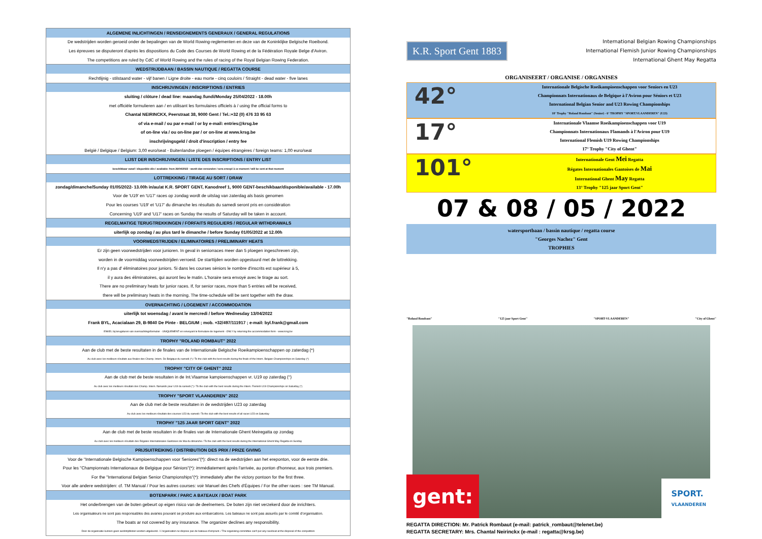| ALGEMENE INLICHTINGEN / RENSEIGNEMENTS GENERAUX / GENERAL REGULATIONS |
| De wedstrijden worden geroeid onder de bepalingen van de World Rowing-reglementen en deze van de Koninklijke Belgische Roeibond. |
| Les épreuves se disputeront d'après les dispositions du Code des Courses de World Rowing et de la Fédération Royale Belge d'Aviron. |
| The competitions are ruled by CdC of World Rowing and the rules of racing of the Royal Belgian Rowing Federation. |
| WEDSTRIJDBAAN / BASSIN NAUTIQUE / REGATTA COURSE |
| Rechtlijnig - stilstaand water - vijf banen / Ligne droite - eau morte - cinq couloirs / Straight - dead water - five lanes |
| INSCHRIJVINGEN / INSCRIPTIONS / ENTRIES |
| sluiting / clôture / dead line: maandag /lundi/Monday 25/04/2022 - 18.00h |
| met officiële formulieren aan / en utilisant les formulaires officiels à / using the official forms to |
| Chantal NEIRINCKX, Peerstraat 38, 9000 Gent / Tel.:+32 (0) 476 33 95 63 |
| of via e-mail / ou par e-mail / or by e-mail: entries@krsg.be |
| of on-line via / ou on-line par / or on-line at www.krsg.be |
| inschrijvingsgeld / droit d'inscription / entry fee |
| België / Belgique / Belgium: 3,00 euro/seat - Buitenlandse ploegen / équipes étrangères / foreign teams: 1,00 euro/seat |
| LIJST DER INSCHRIJVINGEN / LISTE DES INSCRIPTIONS / ENTRY LIST |
| beschikbaar vanaf / disponible dès / available: from 26/04/2022 - wordt dan verzonden / sera envoyé à ce moment / will be sent at that moment |
| LOTTREKKING / TIRAGE AU SORT / DRAW |
| zondag/dimanche/Sunday 01/05/2022- 13.00h in/au/at K.R. SPORT GENT, Kanodreef 1, 9000 GENT-beschikbaar/disponible/available - 17.00h |
| Voor de 'U19' en 'U17' races op zondag wordt de uitslag van zaterdag als basis genomen |
| Pour les courses 'U19' et 'U17' du dimanche les résultats du samedi seront pris en considération |
| Concerning 'U19' and 'U17' races on Sunday the results of Saturday will be taken in account. |
| REGELMATIGE TERUGTREKKINGEN / FORFAITS REGULIERS / REGULAR WITHDRAWALS |
| uiterlijk op zondag / au plus tard le dimanche / before Sunday 01/05/2022 at 12.00h |
| VOORWEDSTRIJDEN / ELIMINATOIRES / PRELIMINARY HEATS |
| Er zijn geen voorwedstrijden voor junioren. In geval in seniorraces meer dan 5 ploegen ingeschreven zijn, |
| worden in de voormiddag voorwedstrijden verroeid. De starttijden worden opgestuurd met de lottrekking. |
| Il n'y a pas d' éliminatoires pour juniors. Si dans les courses séniors le nombre d'inscrits est supérieur à 5, |
| il y aura des éliminatoires, qui auront lieu le matin. L'horaire sera envoyé avec le tirage au sort. |
| There are no preliminary heats for junior races. If, for senior races, more than 5 entries will be received, |
| there will be preliminary heats in the morning. The time-schedule will be sent together with the draw. |
| OVERNACHTING / LOGEMENT / ACCOMMODATION |
| uiterlijk tot woensdag / avant le mercredi / before Wednesday 13/04/2022 |
| Frank BYL, Acacialaan 29, B-9840 De Pinte - BELGIUM ; mob. +32/497/111917 ; e-mail: byl.frank@gmail.com |
| ENKEL bij terugsturen van overnachtingsformulier - UNIQUEMENT en renvoyant le formulaire de logement - ONLY by returning the accommodation form - www.krsg.be |
| TROPHY "ROLAND ROMBAUT" 2022 |
| Aan de club met de beste resultaten in de finales van de Internationale Belgische Roeikampioenschappen op zaterdag (*) |
| Au club avec les meilleurs résultats aux finales des Champ. Intern. De Belgique du samedi (*) / To the club with the best results during the finals of the Intern. Belgian Championships on Saturday (*) |
| TROPHY "CITY OF GHENT" 2022 |
| Aan de club met de beste resultaten in de Int.Vlaamse kampioenschappen vr. U19 op zaterdag (°) |
| Au club avec les meilleurs résultats des Champ. Intern. flamands pour U19 du samedi (°) / To the club with the best results during the Intern. Flemish U19 Championships on Saturday (°) |
| TROPHY "SPORT VLAANDEREN" 2022 |
| Aan de club met de beste resultaten in de wedstrijden U23 op zaterdag |
| Au club avec les meilleurs résultats des courses U23 du samedi / To the club with the best results of all races U23 on Saturday |
| TROPHY "125 JAAR SPORT GENT" 2022 |
| Aan de club met de beste resultaten in de finales van de Internationale Ghent Meiregatta op zondag |
| Au club avec les meilleurs résultats des Régates Internationales Gantoises de Mai du dimanche / To the club with the best results during the International Ghent May Regatta on Sunday |
| PRIJSUITREIKING / DISTRIBUTION DES PRIX / PRIZE GIVING |
| Voor de "Internationale Belgische Kampioenschappen voor Seniores"(*): direct na de wedstrijden aan het ereponton, voor de eerste drie. |
| Pour les "Championnats Internationaux de Belgique pour Séniors"(*): immédiatement après l'arrivée, au ponton d'honneur, aux trois premiers. |
| For the "International Belgian Senior Championships"(*): immediately after the victory pontoon for the first three. |
| Voor alle andere wedstrijden: cf. TM Manual / Pour les autres courses: voir Manuel des Chefs d'Équipes / For the other races : see TM Manual. |
| BOTENPARK / PARC A BATEAUX / BOAT PARK |
| Het onderbrengen van de boten gebeurt op eigen risico van de deelnemers. De boten zijn niet verzekerd door de inrichters. |
| Les organisateurs ne sont pas responsables des avaries pouvant se produire aux embarcations. Les bateaux ne sont pas assurés par le comité d'organisation. |
| The boats ar not covered by any insurance. The organizer declines any responsibility. |
| Door de organisatie kunnen geen wedstrijdboten worden uitgeleend. / L'organisation ne dispose pas de bateaux d'emprunt. / The organising committee can't put any raceboat at the disposal of the competitors |
K.R. Sport Gent 1883
International Belgian Rowing Championships
International Flemish Junior Rowing Championships
International Ghent May Regatta
ORGANISEERT / ORGANISE / ORGANISES
42°
Internationale Belgische Roeikampioenschappen voor Seniors en U23
Championnats Internationaux de Belgique à l'Aviron pour Séniors et U23
International Belgian Senior and U23 Rowing Championships
18° Trophy "Roland Rombaut" (Senior) - 6° TROPHY "SPORT.VLAANDEREN" (U23)
17°
Internationale Vlaamse Roeikampioenschappen voor U19
Championnats Internationaux Flamands à l'Aviron pour U19
International Flemish U19 Rowing Championships
17° Trophy "City of Ghent"
101°
Internationale Gent Mei Regatta
Régates Internationales Gantoises de Mai
International Ghent May Regatta
13° Trophy "125 jaar Sport Gent"
07 & 08 / 05 / 2022
watersportbaan / bassin nautique / regatta course
"Georges Nachez" Gent
TROPHIES
"Roland Rombaut"
"125 jaar Sport Gent"
"SPORT-VLAANDEREN"
"City of Ghent"
gent:
SPORT.
VLAANDEREN
REGATTA DIRECTION: Mr. Patrick Rombaut (e-mail: patrick_rombaut@telenet.be)
REGATTA SECRETARY: Mrs. Chantal Neirinckx (e-mail : regatta@krsg.be)